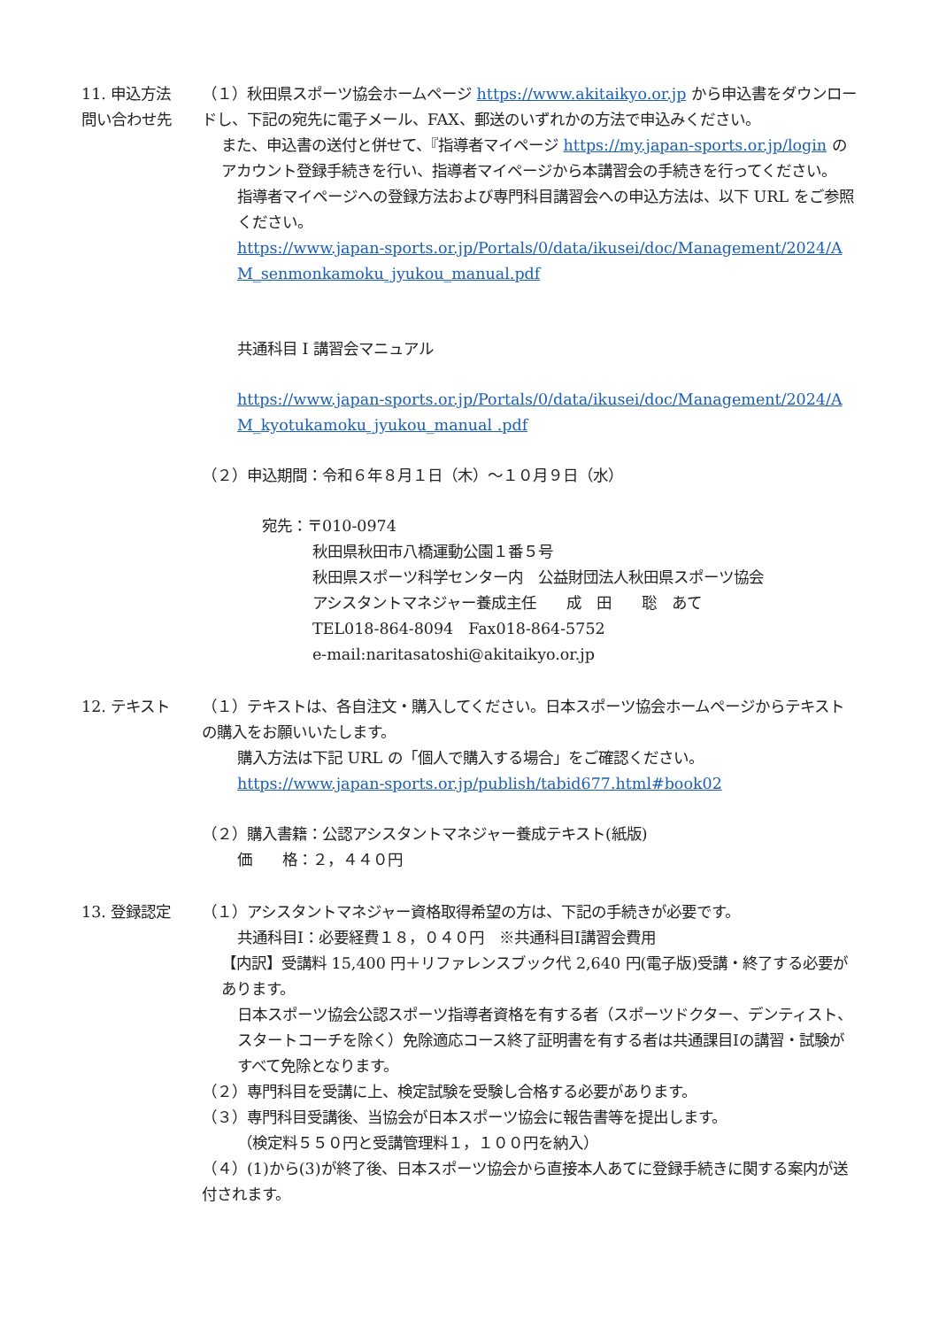11. 申込方法
問い合わせ先
（１）秋田県スポーツ協会ホームページ https://www.akitaikyo.or.jp から申込書をダウンロードし、下記の宛先に電子メール、FAX、郵送のいずれかの方法で申込みください。
また、申込書の送付と併せて、『指導者マイページ https://my.japan-sports.or.jp/login のアカウント登録手続きを行い、指導者マイページから本講習会の手続きを行ってください。
指導者マイページへの登録方法および専門科目講習会への申込方法は、以下 URL をご参照ください。
https://www.japan-sports.or.jp/Portals/0/data/ikusei/doc/Management/2024/AM_senmonkamoku_jyukou_manual.pdf
共通科目 I 講習会マニュアル
https://www.japan-sports.or.jp/Portals/0/data/ikusei/doc/Management/2024/AM_kyotukamoku_jyukou_manual .pdf
（２）申込期間：令和６年８月１日（木）～１０月９日（水）
宛先：〒010-0974
秋田県秋田市八橋運動公園１番５号
秋田県スポーツ科学センター内　公益財団法人秋田県スポーツ協会
アシスタントマネジャー養成主任　　成　田　　聡　あて
TEL018-864-8094　Fax018-864-5752
e-mail:naritasatoshi@akitaikyo.or.jp
12. テキスト （１）テキストは、各自注文・購入してください。日本スポーツ協会ホームページからテキストの購入をお願いいたします。
購入方法は下記 URL の「個人で購入する場合」をご確認ください。
https://www.japan-sports.or.jp/publish/tabid677.html#book02
（２）購入書籍：公認アシスタントマネジャー養成テキスト(紙版)
価　　格：２，４４０円
13. 登録認定 （１）アシスタントマネジャー資格取得希望の方は、下記の手続きが必要です。
共通科目Ⅰ：必要経費１８，０４０円　※共通科目Ⅰ講習会費用
【内訳】受講料 15,400 円＋リファレンスブック代 2,640 円(電子版)受講・終了する必要があります。
日本スポーツ協会公認スポーツ指導者資格を有する者（スポーツドクター、デンティスト、スタートコーチを除く）免除適応コース終了証明書を有する者は共通課目Ⅰの講習・試験がすべて免除となります。
（２）専門科目を受講に上、検定試験を受験し合格する必要があります。
（３）専門科目受講後、当協会が日本スポーツ協会に報告書等を提出します。
（検定料５５０円と受講管理料１，１００円を納入）
（４）(1)から(3)が終了後、日本スポーツ協会から直接本人あてに登録手続きに関する案内が送付されます。